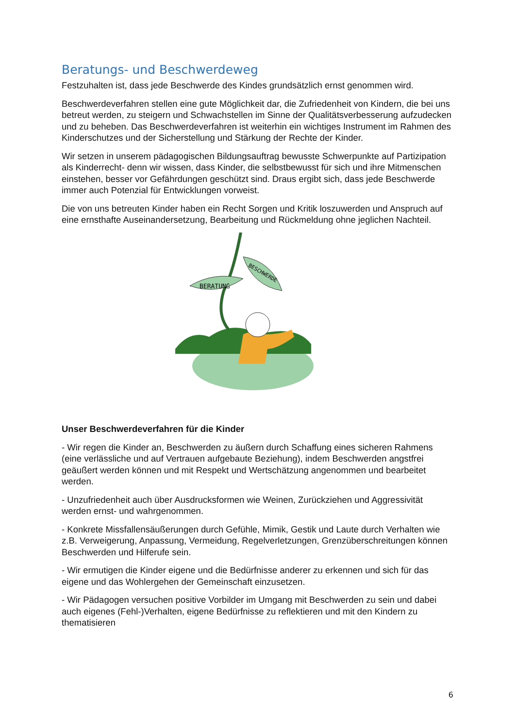Beratungs- und Beschwerdeweg
Festzuhalten ist, dass jede Beschwerde des Kindes grundsätzlich ernst genommen wird.
Beschwerdeverfahren stellen eine gute Möglichkeit dar, die Zufriedenheit von Kindern, die bei uns betreut werden, zu steigern und Schwachstellen im Sinne der Qualitätsverbesserung aufzudecken und zu beheben. Das Beschwerdeverfahren ist weiterhin ein wichtiges Instrument im Rahmen des Kinderschutzes und der Sicherstellung und Stärkung der Rechte der Kinder.
Wir setzen in unserem pädagogischen Bildungsauftrag bewusste Schwerpunkte auf Partizipation als Kinderrecht- denn wir wissen, dass Kinder, die selbstbewusst für sich und ihre Mitmenschen einstehen, besser vor Gefährdungen geschützt sind. Draus ergibt sich, dass jede Beschwerde immer auch Potenzial für Entwicklungen vorweist.
Die von uns betreuten Kinder haben ein Recht Sorgen und Kritik loszuwerden und Anspruch auf eine ernsthafte Auseinandersetzung, Bearbeitung und Rückmeldung ohne jeglichen Nachteil.
BERATUNG
BESCHWERDE
Unser Beschwerdeverfahren für die Kinder
- Wir regen die Kinder an, Beschwerden zu äußern durch Schaffung eines sicheren Rahmens (eine verlässliche und auf Vertrauen aufgebaute Beziehung), indem Beschwerden angstfrei geäußert werden können und mit Respekt und Wertschätzung angenommen und bearbeitet werden.
- Unzufriedenheit auch über Ausdrucksformen wie Weinen, Zurückziehen und Aggressivität werden ernst- und wahrgenommen.
- Konkrete Missfallensäußerungen durch Gefühle, Mimik, Gestik und Laute durch Verhalten wie z.B. Verweigerung, Anpassung, Vermeidung, Regelverletzungen, Grenzüberschreitungen können Beschwerden und Hilferufe sein.
- Wir ermutigen die Kinder eigene und die Bedürfnisse anderer zu erkennen und sich für das eigene und das Wohlergehen der Gemeinschaft einzusetzen.
- Wir Pädagogen versuchen positive Vorbilder im Umgang mit Beschwerden zu sein und dabei auch eigenes (Fehl-)Verhalten, eigene Bedürfnisse zu reflektieren und mit den Kindern zu thematisieren
6